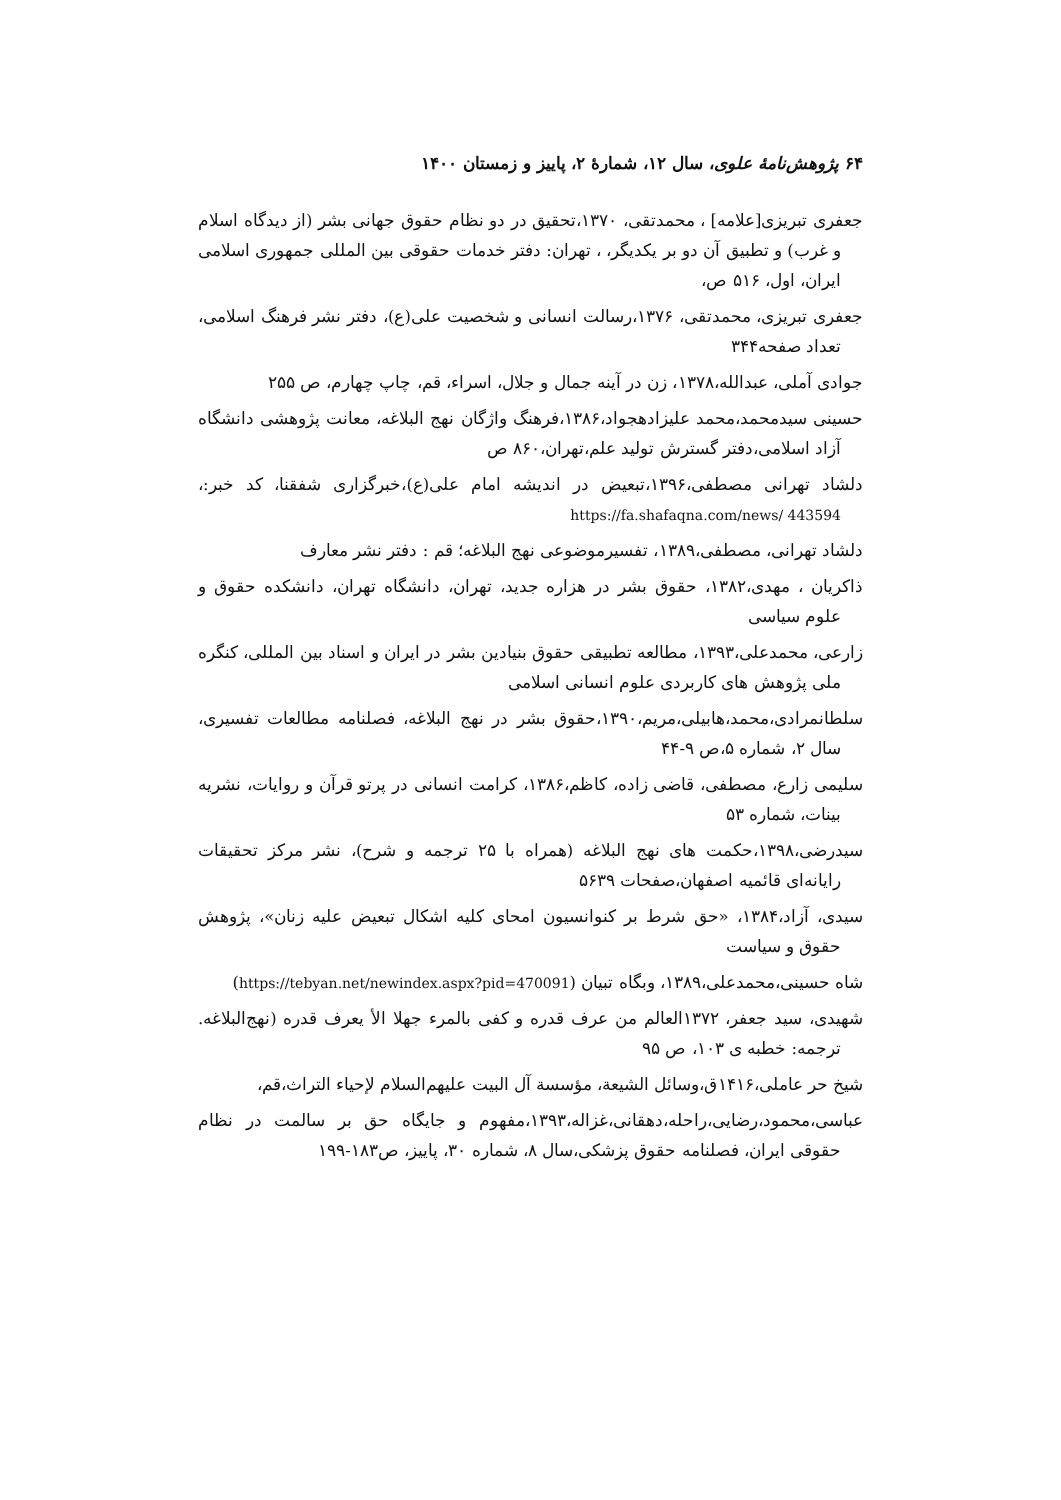۶۴ پژوهش‌نامهٔ علوی، سال ۱۲، شمارهٔ ۲، پاییز و زمستان ۱۴۰۰
جعفری تبریزی[علامه] ، محمدتقی، ۱۳۷۰،تحقیق در دو نظام حقوق جهانی بشر (از دیدگاه اسلام و غرب) و تطبیق آن دو بر یکدیگر، ، تهران: دفتر خدمات حقوقی بین المللی جمهوری اسلامی ایران، اول، ۵۱۶ ص،
جعفری تبریزی، محمدتقی، ۱۳۷۶،رسالت انسانی و شخصیت علی(ع)، دفتر نشر فرهنگ اسلامی، تعداد صفحه۳۴۴
جوادی آملی، عبدالله،۱۳۷۸، زن در آینه جمال و جلال، اسراء، قم، چاپ چهارم، ص ۲۵۵
حسینی سیدمحمد،محمد علیزادهجواد،۱۳۸۶،فرهنگ واژگان نهج البلاغه، معانت پژوهشی دانشگاه آزاد اسلامی،دفتر گسترش تولید علم،تهران،۸۶۰ ص
دلشاد تهرانی مصطفی،۱۳۹۶،تبعیض در اندیشه امام علی(ع)،خبرگزاری شفقنا، کد خبر:، https://fa.shafaqna.com/news/ 443594
دلشاد تهرانی، مصطفی،۱۳۸۹، تفسیرموضوعی نهج البلاغه؛ قم : دفتر نشر معارف
ذاکریان ، مهدی،۱۳۸۲، حقوق بشر در هزاره جدید، تهران، دانشگاه تهران، دانشکده حقوق و علوم سیاسی
زارعی، محمدعلی،۱۳۹۳، مطالعه تطبیقی حقوق بنیادین بشر در ایران و اسناد بین المللی، کنگره ملی پژوهش های کاربردی علوم انسانی اسلامی
سلطانمرادی،محمد،هابیلی،مریم،۱۳۹۰،حقوق بشر در نهج البلاغه، فصلنامه مطالعات تفسیری، سال ۲، شماره ۵،ص ۹-۴۴
سلیمی زارع، مصطفی، قاضی زاده، کاظم،۱۳۸۶، کرامت انسانی در پرتو قرآن و روایات، نشریه بینات، شماره ۵۳
سیدرضی،۱۳۹۸،حکمت های نهج البلاغه (همراه با ۲۵ ترجمه و شرح)، نشر مرکز تحقیقات رایانه‌ای قائمیه اصفهان،صفحات ۵۶۳۹
سیدی، آزاد،۱۳۸۴، «حق شرط بر کنوانسیون امحای کلیه اشکال تبعیض علیه زنان»، پژوهش حقوق و سیاست
شاه حسینی،محمدعلی،۱۳۸۹، وبگاه تبیان (https://tebyan.net/newindex.aspx?pid=470091)
شهیدی، سید جعفر، ۱۳۷۲العالم من عرف قدره و کفی بالمرء جهلا الأ یعرف قدره (نهج‌البلاغه. ترجمه: خطبه ی ۱۰۳، ص ۹۵
شیخ حر عاملی،۱۴۱۶ق،وسائل الشیعة، مؤسسة آل البیت علیهم‌السلام لإحیاء التراث،قم،
عباسی،محمود،رضایی،راحله،دهقانی،غزاله،۱۳۹۳،مفهوم و جایگاه حق بر سالمت در نظام حقوقی ایران، فصلنامه حقوق پزشکی،سال ۸، شماره ۳۰، پاییز، ص۱۸۳-۱۹۹